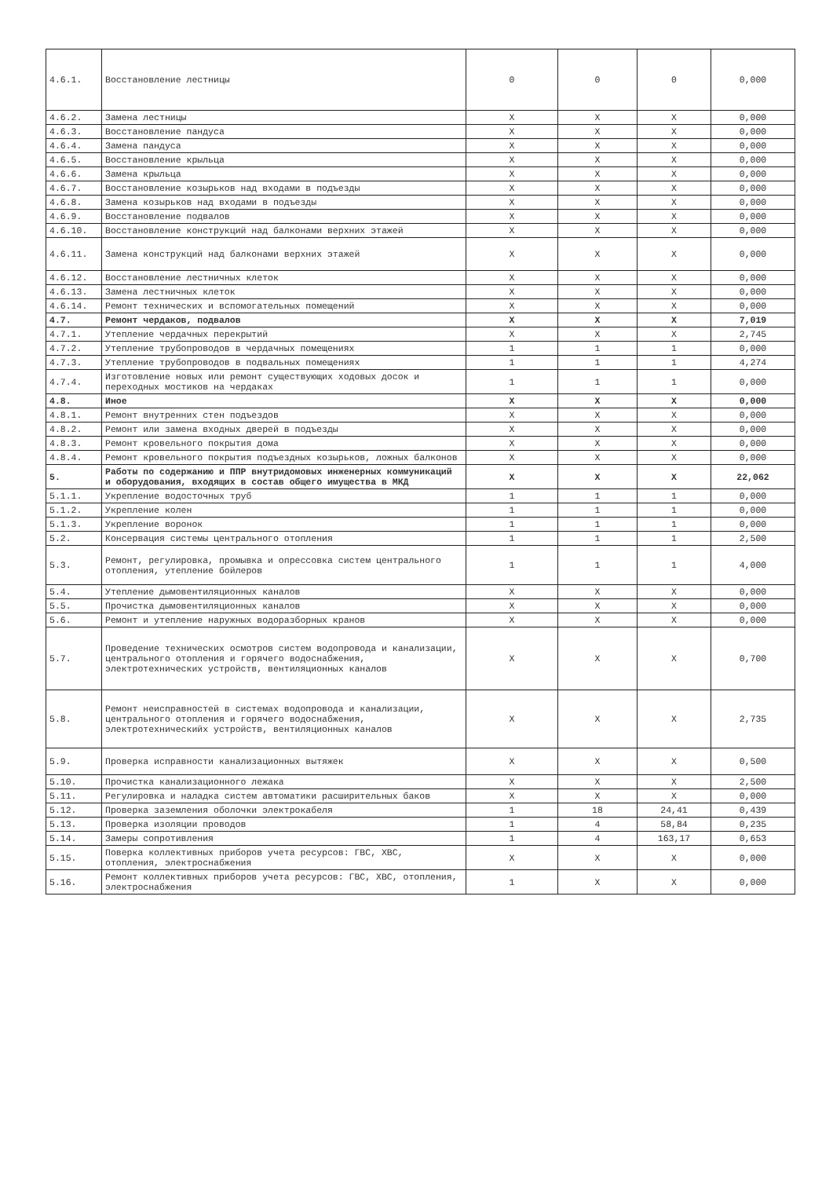| 4.6.1. | Восстановление лестницы | 0 | 0 | 0 | 0,000 |
| 4.6.2. | Замена лестницы | X | X | X | 0,000 |
| 4.6.3. | Восстановление пандуса | X | X | X | 0,000 |
| 4.6.4. | Замена пандуса | X | X | X | 0,000 |
| 4.6.5. | Восстановление крыльца | X | X | X | 0,000 |
| 4.6.6. | Замена крыльца | X | X | X | 0,000 |
| 4.6.7. | Восстановление козырьков над входами в подъезды | X | X | X | 0,000 |
| 4.6.8. | Замена козырьков над входами в подъезды | X | X | X | 0,000 |
| 4.6.9. | Восстановление подвалов | X | X | X | 0,000 |
| 4.6.10. | Восстановление конструкций над балконами верхних этажей | X | X | X | 0,000 |
| 4.6.11. | Замена конструкций над балконами верхних этажей | X | X | X | 0,000 |
| 4.6.12. | Восстановление лестничных клеток | X | X | X | 0,000 |
| 4.6.13. | Замена лестничных клеток | X | X | X | 0,000 |
| 4.6.14. | Ремонт технических и вспомогательных помещений | X | X | X | 0,000 |
| 4.7. | Ремонт чердаков, подвалов | X | X | X | 7,019 |
| 4.7.1. | Утепление чердачных перекрытий | X | X | X | 2,745 |
| 4.7.2. | Утепление трубопроводов в чердачных помещениях | 1 | 1 | 1 | 0,000 |
| 4.7.3. | Утепление трубопроводов в подвальных помещениях | 1 | 1 | 1 | 4,274 |
| 4.7.4. | Изготовление новых или ремонт существующих ходовых досок и переходных мостиков на чердаках | 1 | 1 | 1 | 0,000 |
| 4.8. | Иное | X | X | X | 0,000 |
| 4.8.1. | Ремонт внутренних стен подъездов | X | X | X | 0,000 |
| 4.8.2. | Ремонт или замена входных дверей в подъезды | X | X | X | 0,000 |
| 4.8.3. | Ремонт кровельного покрытия дома | X | X | X | 0,000 |
| 4.8.4. | Ремонт кровельного покрытия подъездных козырьков, ложных балконов | X | X | X | 0,000 |
| 5. | Работы по содержанию и ППР внутридомовых инженерных коммуникаций и оборудования, входящих в состав общего имущества в МКД | X | X | X | 22,062 |
| 5.1.1. | Укрепление водосточных труб | 1 | 1 | 1 | 0,000 |
| 5.1.2. | Укрепление колен | 1 | 1 | 1 | 0,000 |
| 5.1.3. | Укрепление воронок | 1 | 1 | 1 | 0,000 |
| 5.2. | Консервация системы центрального отопления | 1 | 1 | 1 | 2,500 |
| 5.3. | Ремонт, регулировка, промывка и опрессовка систем центрального отопления, утепление бойлеров | 1 | 1 | 1 | 4,000 |
| 5.4. | Утепление дымовентиляционных каналов | X | X | X | 0,000 |
| 5.5. | Прочистка дымовентиляционных каналов | X | X | X | 0,000 |
| 5.6. | Ремонт и утепление наружных водоразборных кранов | X | X | X | 0,000 |
| 5.7. | Проведение технических осмотров систем водопровода и канализации, центрального отопления и горячего водоснабжения, электротехнических устройств, вентиляционных каналов | X | X | X | 0,700 |
| 5.8. | Ремонт неисправностей в системах водопровода и канализации, центрального отопления и горячего водоснабжения, электротехническийх устройств, вентиляционных каналов | X | X | X | 2,735 |
| 5.9. | Проверка исправности канализационных вытяжек | X | X | X | 0,500 |
| 5.10. | Прочистка канализационного лежака | X | X | X | 2,500 |
| 5.11. | Регулировка и наладка систем автоматики расширительных баков | X | X | X | 0,000 |
| 5.12. | Проверка заземления оболочки электрокабеля | 1 | 18 | 24,41 | 0,439 |
| 5.13. | Проверка изоляции проводов | 1 | 4 | 58,84 | 0,235 |
| 5.14. | Замеры сопротивления | 1 | 4 | 163,17 | 0,653 |
| 5.15. | Поверка коллективных приборов учета ресурсов: ГВС, ХВС, отопления, электроснабжения | X | X | X | 0,000 |
| 5.16. | Ремонт коллективных приборов учета ресурсов: ГВС, ХВС, отопления, электроснабжения | 1 | X | X | 0,000 |